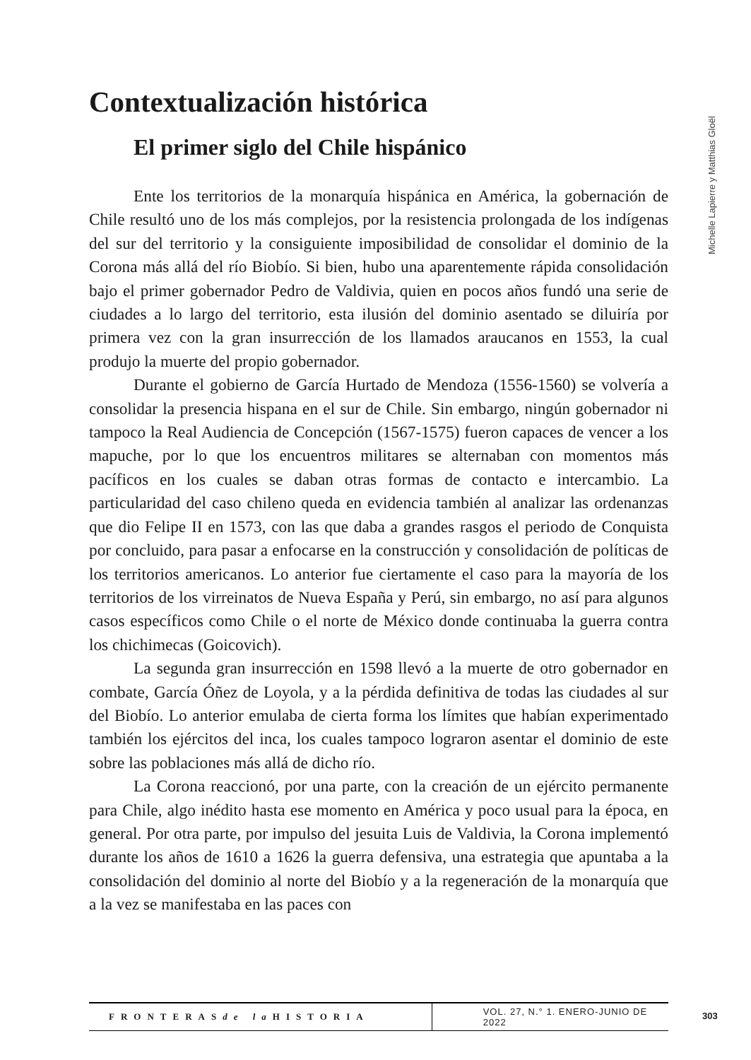Contextualización histórica
El primer siglo del Chile hispánico
Ente los territorios de la monarquía hispánica en América, la gobernación de Chile resultó uno de los más complejos, por la resistencia prolongada de los indígenas del sur del territorio y la consiguiente imposibilidad de consolidar el dominio de la Corona más allá del río Biobío. Si bien, hubo una aparentemente rápida consolidación bajo el primer gobernador Pedro de Valdivia, quien en pocos años fundó una serie de ciudades a lo largo del territorio, esta ilusión del dominio asentado se diluiría por primera vez con la gran insurrección de los llamados araucanos en 1553, la cual produjo la muerte del propio gobernador.
Durante el gobierno de García Hurtado de Mendoza (1556-1560) se volvería a consolidar la presencia hispana en el sur de Chile. Sin embargo, ningún gobernador ni tampoco la Real Audiencia de Concepción (1567-1575) fueron capaces de vencer a los mapuche, por lo que los encuentros militares se alternaban con momentos más pacíficos en los cuales se daban otras formas de contacto e intercambio. La particularidad del caso chileno queda en evidencia también al analizar las ordenanzas que dio Felipe II en 1573, con las que daba a grandes rasgos el periodo de Conquista por concluido, para pasar a enfocarse en la construcción y consolidación de políticas de los territorios americanos. Lo anterior fue ciertamente el caso para la mayoría de los territorios de los virreinatos de Nueva España y Perú, sin embargo, no así para algunos casos específicos como Chile o el norte de México donde continuaba la guerra contra los chichimecas (Goicovich).
La segunda gran insurrección en 1598 llevó a la muerte de otro gobernador en combate, García Óñez de Loyola, y a la pérdida definitiva de todas las ciudades al sur del Biobío. Lo anterior emulaba de cierta forma los límites que habían experimentado también los ejércitos del inca, los cuales tampoco lograron asentar el dominio de este sobre las poblaciones más allá de dicho río.
La Corona reaccionó, por una parte, con la creación de un ejército permanente para Chile, algo inédito hasta ese momento en América y poco usual para la época, en general. Por otra parte, por impulso del jesuita Luis de Valdivia, la Corona implementó durante los años de 1610 a 1626 la guerra defensiva, una estrategia que apuntaba a la consolidación del dominio al norte del Biobío y a la regeneración de la monarquía que a la vez se manifestaba en las paces con
Michelle Lapierre y Matthias Gloël
FRONTERAS de la HISTORIA
VOL. 27, N.° 1. ENERO-JUNIO DE 2022
303